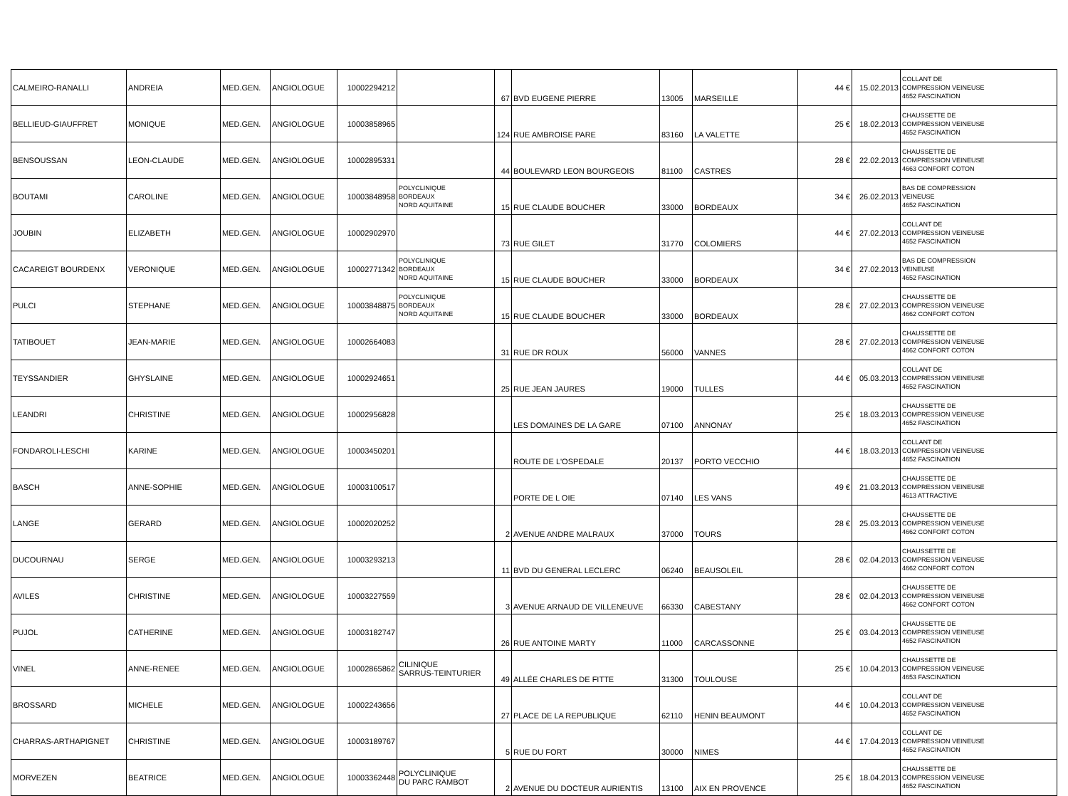| CALMEIRO-RANALLI | ANDREIA | MED.GEN. | ANGIOLOGUE | 10002294212 | | 67 | BVD EUGENE PIERRE | 13005 | MARSEILLE | 44 € | 15.02.2013 | COLLANT DE COMPRESSION VEINEUSE 4652 FASCINATION |
| BELLIEUD-GIAUFFRET | MONIQUE | MED.GEN. | ANGIOLOGUE | 10003858965 | | 124 | RUE AMBROISE PARE | 83160 | LA VALETTE | 25 € | 18.02.2013 | CHAUSSETTE DE COMPRESSION VEINEUSE 4652 FASCINATION |
| BENSOUSSAN | LEON-CLAUDE | MED.GEN. | ANGIOLOGUE | 10002895331 | | 44 | BOULEVARD LEON BOURGEOIS | 81100 | CASTRES | 28 € | 22.02.2013 | CHAUSSETTE DE COMPRESSION VEINEUSE 4663 CONFORT COTON |
| BOUTAMI | CAROLINE | MED.GEN. | ANGIOLOGUE | 10003848958 | POLYCLINIQUE BORDEAUX NORD AQUITAINE | 15 | RUE CLAUDE BOUCHER | 33000 | BORDEAUX | 34 € | 26.02.2013 | BAS DE COMPRESSION VEINEUSE 4652 FASCINATION |
| JOUBIN | ELIZABETH | MED.GEN. | ANGIOLOGUE | 10002902970 | | 73 | RUE GILET | 31770 | COLOMIERS | 44 € | 27.02.2013 | COLLANT DE COMPRESSION VEINEUSE 4652 FASCINATION |
| CACAREIGT BOURDENX | VERONIQUE | MED.GEN. | ANGIOLOGUE | 10002771342 | POLYCLINIQUE BORDEAUX NORD AQUITAINE | 15 | RUE CLAUDE BOUCHER | 33000 | BORDEAUX | 34 € | 27.02.2013 | BAS DE COMPRESSION VEINEUSE 4652 FASCINATION |
| PULCI | STEPHANE | MED.GEN. | ANGIOLOGUE | 10003848875 | POLYCLINIQUE BORDEAUX NORD AQUITAINE | 15 | RUE CLAUDE BOUCHER | 33000 | BORDEAUX | 28 € | 27.02.2013 | CHAUSSETTE DE COMPRESSION VEINEUSE 4662 CONFORT COTON |
| TATIBOUET | JEAN-MARIE | MED.GEN. | ANGIOLOGUE | 10002664083 | | 31 | RUE DR ROUX | 56000 | VANNES | 28 € | 27.02.2013 | CHAUSSETTE DE COMPRESSION VEINEUSE 4662 CONFORT COTON |
| TEYSSANDIER | GHYSLAINE | MED.GEN. | ANGIOLOGUE | 10002924651 | | 25 | RUE JEAN JAURES | 19000 | TULLES | 44 € | 05.03.2013 | COLLANT DE COMPRESSION VEINEUSE 4652 FASCINATION |
| LEANDRI | CHRISTINE | MED.GEN. | ANGIOLOGUE | 10002956828 | | | LES DOMAINES DE LA GARE | 07100 | ANNONAY | 25 € | 18.03.2013 | CHAUSSETTE DE COMPRESSION VEINEUSE 4652 FASCINATION |
| FONDAROLI-LESCHI | KARINE | MED.GEN. | ANGIOLOGUE | 10003450201 | | | ROUTE DE L'OSPEDALE | 20137 | PORTO VECCHIO | 44 € | 18.03.2013 | COLLANT DE COMPRESSION VEINEUSE 4652 FASCINATION |
| BASCH | ANNE-SOPHIE | MED.GEN. | ANGIOLOGUE | 10003100517 | | | PORTE DE L OIE | 07140 | LES VANS | 49 € | 21.03.2013 | CHAUSSETTE DE COMPRESSION VEINEUSE 4613 ATTRACTIVE |
| LANGE | GERARD | MED.GEN. | ANGIOLOGUE | 10002020252 | | 2 | AVENUE ANDRE MALRAUX | 37000 | TOURS | 28 € | 25.03.2013 | CHAUSSETTE DE COMPRESSION VEINEUSE 4662 CONFORT COTON |
| DUCOURNAU | SERGE | MED.GEN. | ANGIOLOGUE | 10003293213 | | 11 | BVD DU GENERAL LECLERC | 06240 | BEAUSOLEIL | 28 € | 02.04.2013 | CHAUSSETTE DE COMPRESSION VEINEUSE 4662 CONFORT COTON |
| AVILES | CHRISTINE | MED.GEN. | ANGIOLOGUE | 10003227559 | | 3 | AVENUE ARNAUD DE VILLENEUVE | 66330 | CABESTANY | 28 € | 02.04.2013 | CHAUSSETTE DE COMPRESSION VEINEUSE 4662 CONFORT COTON |
| PUJOL | CATHERINE | MED.GEN. | ANGIOLOGUE | 10003182747 | | 26 | RUE ANTOINE MARTY | 11000 | CARCASSONNE | 25 € | 03.04.2013 | CHAUSSETTE DE COMPRESSION VEINEUSE 4652 FASCINATION |
| VINEL | ANNE-RENEE | MED.GEN. | ANGIOLOGUE | 10002865862 | CILINIQUE SARRUS-TEINTURIER | 49 | ALLÉE CHARLES DE FITTE | 31300 | TOULOUSE | 25 € | 10.04.2013 | CHAUSSETTE DE COMPRESSION VEINEUSE 4653 FASCINATION |
| BROSSARD | MICHELE | MED.GEN. | ANGIOLOGUE | 10002243656 | | 27 | PLACE DE LA REPUBLIQUE | 62110 | HENIN BEAUMONT | 44 € | 10.04.2013 | COLLANT DE COMPRESSION VEINEUSE 4652 FASCINATION |
| CHARRAS-ARTHAPIGNET | CHRISTINE | MED.GEN. | ANGIOLOGUE | 10003189767 | | 5 | RUE DU FORT | 30000 | NIMES | 44 € | 17.04.2013 | COLLANT DE COMPRESSION VEINEUSE 4652 FASCINATION |
| MORVEZEN | BEATRICE | MED.GEN. | ANGIOLOGUE | 10003362448 | POLYCLINIQUE DU PARC RAMBOT | 2 | AVENUE DU DOCTEUR AURIENTIS | 13100 | AIX EN PROVENCE | 25 € | 18.04.2013 | CHAUSSETTE DE COMPRESSION VEINEUSE 4652 FASCINATION |